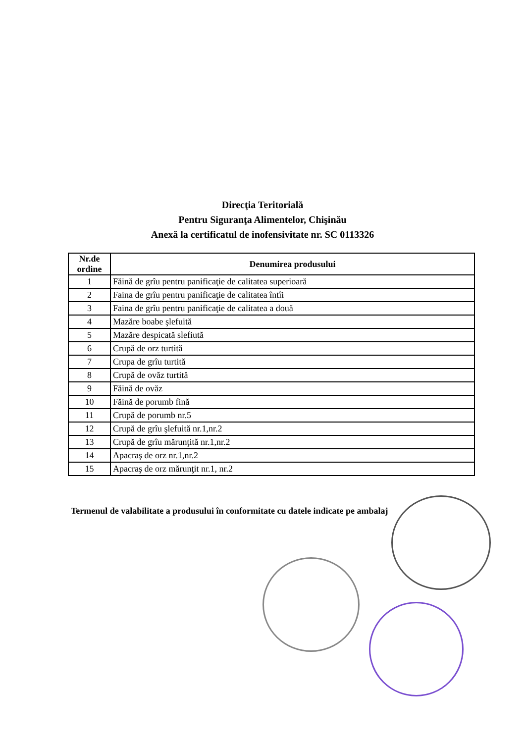Direcţia Teritorială
Pentru Siguranţa Alimentelor, Chişinău
Anexă la certificatul de inofensivitate nr. SC 0113326
| Nr.de ordine | Denumirea produsului |
| --- | --- |
| 1 | Făină de grîu pentru panificaţie de calitatea superioară |
| 2 | Faina de grîu pentru panificaţie de calitatea întîi |
| 3 | Faina de grîu pentru panificaţie de calitatea a două |
| 4 | Mazăre boabe şlefuită |
| 5 | Mazăre despicată slefiută |
| 6 | Crupă de orz turtită |
| 7 | Crupa de grîu turtită |
| 8 | Crupă de ovăz turtită |
| 9 | Făină de ovăz |
| 10 | Făină de porumb fină |
| 11 | Crupă de porumb nr.5 |
| 12 | Crupă de grîu şlefuită nr.1,nr.2 |
| 13 | Crupă de grîu mărunţită nr.1,nr.2 |
| 14 | Apacraş de orz nr.1,nr.2 |
| 15 | Apacraş de orz mărunţit nr.1, nr.2 |
Termenul de valabilitate a produsului în conformitate cu datele indicate pe ambalaj